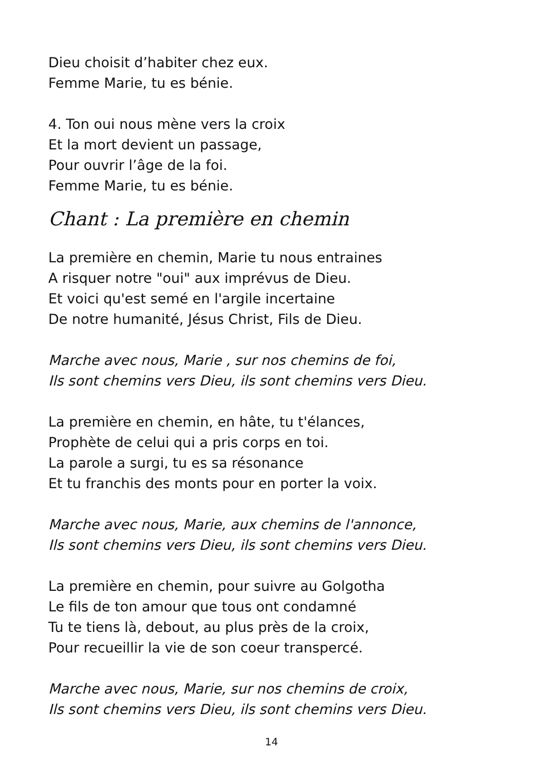Dieu choisit d’habiter chez eux.
Femme Marie, tu es bénie.
4. Ton oui nous mène vers la croix
Et la mort devient un passage,
Pour ouvrir l’âge de la foi.
Femme Marie, tu es bénie.
Chant : La première en chemin
La première en chemin, Marie tu nous entraines
A risquer notre "oui" aux imprévus de Dieu.
Et voici qu'est semé en l'argile incertaine
De notre humanité, Jésus Christ, Fils de Dieu.
Marche avec nous, Marie , sur nos chemins de foi,
Ils sont chemins vers Dieu, ils sont chemins vers Dieu.
La première en chemin, en hâte, tu t'élances,
Prophète de celui qui a pris corps en toi.
La parole a surgi, tu es sa résonance
Et tu franchis des monts pour en porter la voix.
Marche avec nous, Marie, aux chemins de l'annonce,
Ils sont chemins vers Dieu, ils sont chemins vers Dieu.
La première en chemin, pour suivre au Golgotha
Le fils de ton amour que tous ont condamné
Tu te tiens là, debout, au plus près de la croix,
Pour recueillir la vie de son coeur transpercé.
Marche avec nous, Marie, sur nos chemins de croix,
Ils sont chemins vers Dieu, ils sont chemins vers Dieu.
14